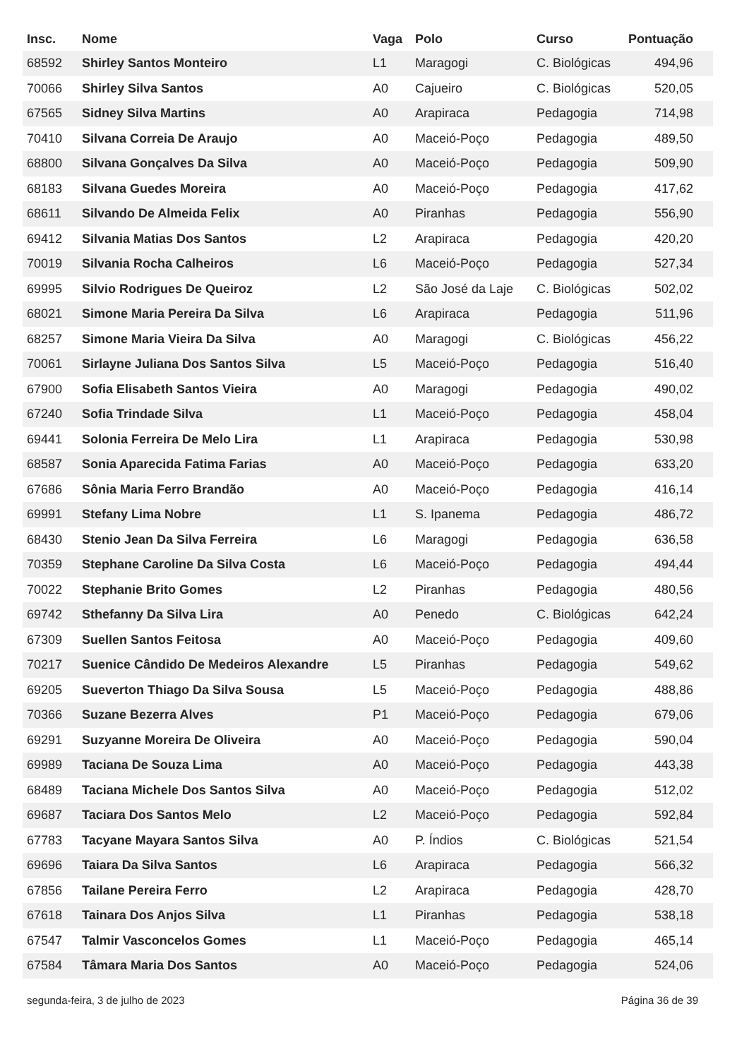| Insc. | Nome | Vaga | Polo | Curso | Pontuação |
| --- | --- | --- | --- | --- | --- |
| 68592 | Shirley Santos Monteiro | L1 | Maragogi | C. Biológicas | 494,96 |
| 70066 | Shirley Silva Santos | A0 | Cajueiro | C. Biológicas | 520,05 |
| 67565 | Sidney Silva Martins | A0 | Arapiraca | Pedagogia | 714,98 |
| 70410 | Silvana Correia De Araujo | A0 | Maceió-Poço | Pedagogia | 489,50 |
| 68800 | Silvana Gonçalves Da Silva | A0 | Maceió-Poço | Pedagogia | 509,90 |
| 68183 | Silvana Guedes Moreira | A0 | Maceió-Poço | Pedagogia | 417,62 |
| 68611 | Silvando De Almeida Felix | A0 | Piranhas | Pedagogia | 556,90 |
| 69412 | Silvania Matias Dos Santos | L2 | Arapiraca | Pedagogia | 420,20 |
| 70019 | Silvania Rocha Calheiros | L6 | Maceió-Poço | Pedagogia | 527,34 |
| 69995 | Silvio Rodrigues De Queiroz | L2 | São José da Laje | C. Biológicas | 502,02 |
| 68021 | Simone Maria Pereira Da Silva | L6 | Arapiraca | Pedagogia | 511,96 |
| 68257 | Simone Maria Vieira Da Silva | A0 | Maragogi | C. Biológicas | 456,22 |
| 70061 | Sirlayne Juliana Dos Santos Silva | L5 | Maceió-Poço | Pedagogia | 516,40 |
| 67900 | Sofia Elisabeth Santos Vieira | A0 | Maragogi | Pedagogia | 490,02 |
| 67240 | Sofia Trindade Silva | L1 | Maceió-Poço | Pedagogia | 458,04 |
| 69441 | Solonia Ferreira De Melo Lira | L1 | Arapiraca | Pedagogia | 530,98 |
| 68587 | Sonia Aparecida Fatima Farias | A0 | Maceió-Poço | Pedagogia | 633,20 |
| 67686 | Sônia Maria Ferro Brandão | A0 | Maceió-Poço | Pedagogia | 416,14 |
| 69991 | Stefany Lima Nobre | L1 | S. Ipanema | Pedagogia | 486,72 |
| 68430 | Stenio Jean Da Silva Ferreira | L6 | Maragogi | Pedagogia | 636,58 |
| 70359 | Stephane Caroline Da Silva Costa | L6 | Maceió-Poço | Pedagogia | 494,44 |
| 70022 | Stephanie Brito Gomes | L2 | Piranhas | Pedagogia | 480,56 |
| 69742 | Sthefanny Da Silva Lira | A0 | Penedo | C. Biológicas | 642,24 |
| 67309 | Suellen Santos Feitosa | A0 | Maceió-Poço | Pedagogia | 409,60 |
| 70217 | Suenice Cândido De Medeiros Alexandre | L5 | Piranhas | Pedagogia | 549,62 |
| 69205 | Sueverton Thiago Da Silva Sousa | L5 | Maceió-Poço | Pedagogia | 488,86 |
| 70366 | Suzane Bezerra Alves | P1 | Maceió-Poço | Pedagogia | 679,06 |
| 69291 | Suzyanne Moreira De Oliveira | A0 | Maceió-Poço | Pedagogia | 590,04 |
| 69989 | Taciana De Souza Lima | A0 | Maceió-Poço | Pedagogia | 443,38 |
| 68489 | Taciana Michele Dos Santos Silva | A0 | Maceió-Poço | Pedagogia | 512,02 |
| 69687 | Taciara Dos Santos Melo | L2 | Maceió-Poço | Pedagogia | 592,84 |
| 67783 | Tacyane Mayara Santos Silva | A0 | P. Índios | C. Biológicas | 521,54 |
| 69696 | Taiara Da Silva Santos | L6 | Arapiraca | Pedagogia | 566,32 |
| 67856 | Tailane Pereira Ferro | L2 | Arapiraca | Pedagogia | 428,70 |
| 67618 | Tainara Dos Anjos Silva | L1 | Piranhas | Pedagogia | 538,18 |
| 67547 | Talmir Vasconcelos Gomes | L1 | Maceió-Poço | Pedagogia | 465,14 |
| 67584 | Tâmara Maria Dos Santos | A0 | Maceió-Poço | Pedagogia | 524,06 |
segunda-feira, 3 de julho de 2023 Página 36 de 39